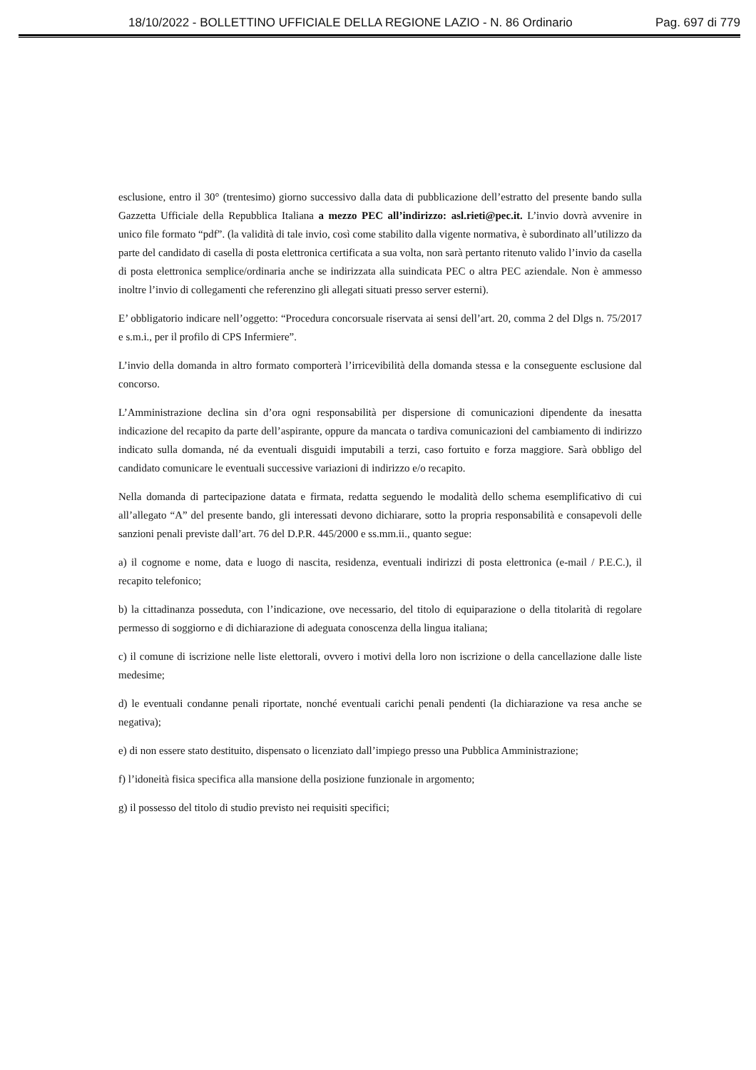18/10/2022 - BOLLETTINO UFFICIALE DELLA REGIONE LAZIO - N. 86 Ordinario Pag. 697 di 779
esclusione, entro il 30° (trentesimo) giorno successivo dalla data di pubblicazione dell’estratto del presente bando sulla Gazzetta Ufficiale della Repubblica Italiana a mezzo PEC all’indirizzo: asl.rieti@pec.it. L’invio dovrà avvenire in unico file formato “pdf”. (la validità di tale invio, così come stabilito dalla vigente normativa, è subordinato all’utilizzo da parte del candidato di casella di posta elettronica certificata a sua volta, non sarà pertanto ritenuto valido l’invio da casella di posta elettronica semplice/ordinaria anche se indirizzata alla suindicata PEC o altra PEC aziendale. Non è ammesso inoltre l’invio di collegamenti che referenzino gli allegati situati presso server esterni).
E’ obbligatorio indicare nell’oggetto: “Procedura concorsuale riservata ai sensi dell’art. 20, comma 2 del Dlgs n. 75/2017 e s.m.i., per il profilo di CPS Infermiere”.
L’invio della domanda in altro formato comporterà l’irricevibilità della domanda stessa e la conseguente esclusione dal concorso.
L’Amministrazione declina sin d’ora ogni responsabilità per dispersione di comunicazioni dipendente da inesatta indicazione del recapito da parte dell’aspirante, oppure da mancata o tardiva comunicazioni del cambiamento di indirizzo indicato sulla domanda, né da eventuali disguidi imputabili a terzi, caso fortuito e forza maggiore. Sarà obbligo del candidato comunicare le eventuali successive variazioni di indirizzo e/o recapito.
Nella domanda di partecipazione datata e firmata, redatta seguendo le modalità dello schema esemplificativo di cui all’allegato “A” del presente bando, gli interessati devono dichiarare, sotto la propria responsabilità e consapevoli delle sanzioni penali previste dall’art. 76 del D.P.R. 445/2000 e ss.mm.ii., quanto segue:
a) il cognome e nome, data e luogo di nascita, residenza, eventuali indirizzi di posta elettronica (e-mail / P.E.C.), il recapito telefonico;
b) la cittadinanza posseduta, con l’indicazione, ove necessario, del titolo di equiparazione o della titolarità di regolare permesso di soggiorno e di dichiarazione di adeguata conoscenza della lingua italiana;
c) il comune di iscrizione nelle liste elettorali, ovvero i motivi della loro non iscrizione o della cancellazione dalle liste medesime;
d) le eventuali condanne penali riportate, nonché eventuali carichi penali pendenti (la dichiarazione va resa anche se negativa);
e) di non essere stato destituito, dispensato o licenziato dall’impiego presso una Pubblica Amministrazione;
f) l’idoneità fisica specifica alla mansione della posizione funzionale in argomento;
g) il possesso del titolo di studio previsto nei requisiti specifici;